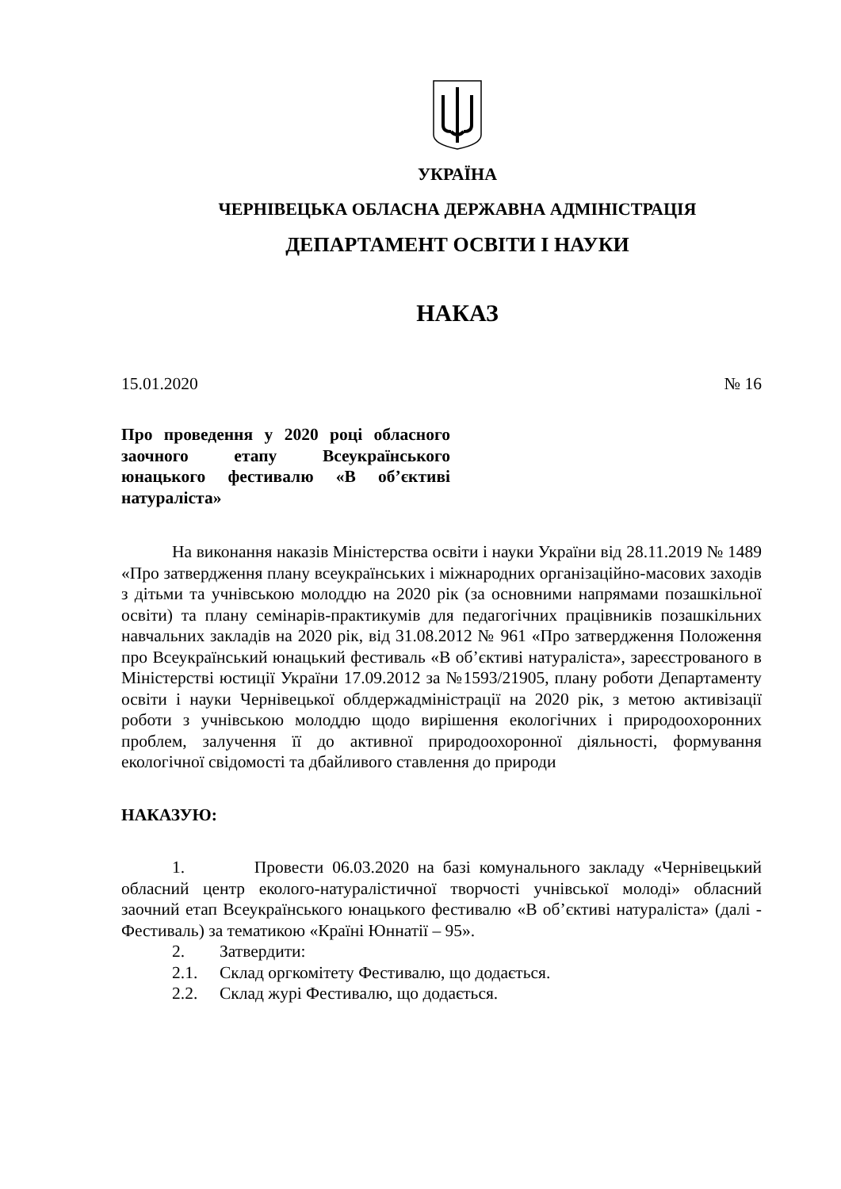УКРАЇНА
ЧЕРНІВЕЦЬКА ОБЛАСНА ДЕРЖАВНА АДМІНІСТРАЦІЯ
ДЕПАРТАМЕНТ ОСВІТИ І НАУКИ
НАКАЗ
15.01.2020 № 16
Про проведення у 2020 році обласного заочного етапу Всеукраїнського юнацького фестивалю «В об’єктиві натураліста»
На виконання наказів Міністерства освіти і науки України від 28.11.2019 № 1489 «Про затвердження плану всеукраїнських і міжнародних організаційно-масових заходів з дітьми та учнівською молоддю на 2020 рік (за основними напрямами позашкільної освіти) та плану семінарів-практикумів для педагогічних працівників позашкільних навчальних закладів на 2020 рік, від 31.08.2012 № 961 «Про затвердження Положення про Всеукраїнський юнацький фестиваль «В об’єктиві натураліста», зареєстрованого в Міністерстві юстиції України 17.09.2012 за №1593/21905, плану роботи Департаменту освіти і науки Чернівецької облдержадміністрації на 2020 рік, з метою активізації роботи з учнівською молоддю щодо вирішення екологічних і природоохоронних проблем, залучення її до активної природоохоронної діяльності, формування екологічної свідомості та дбайливого ставлення до природи
НАКАЗУЮ:
1. Провести 06.03.2020 на базі комунального закладу «Чернівецький обласний центр еколого-натуралістичної творчості учнівської молоді» обласний заочний етап Всеукраїнського юнацького фестивалю «В об’єктиві натураліста» (далі - Фестиваль) за тематикою «Країні Юннатії – 95».
2. Затвердити:
2.1. Склад оргкомітету Фестивалю, що додається.
2.2. Склад журі Фестивалю, що додається.